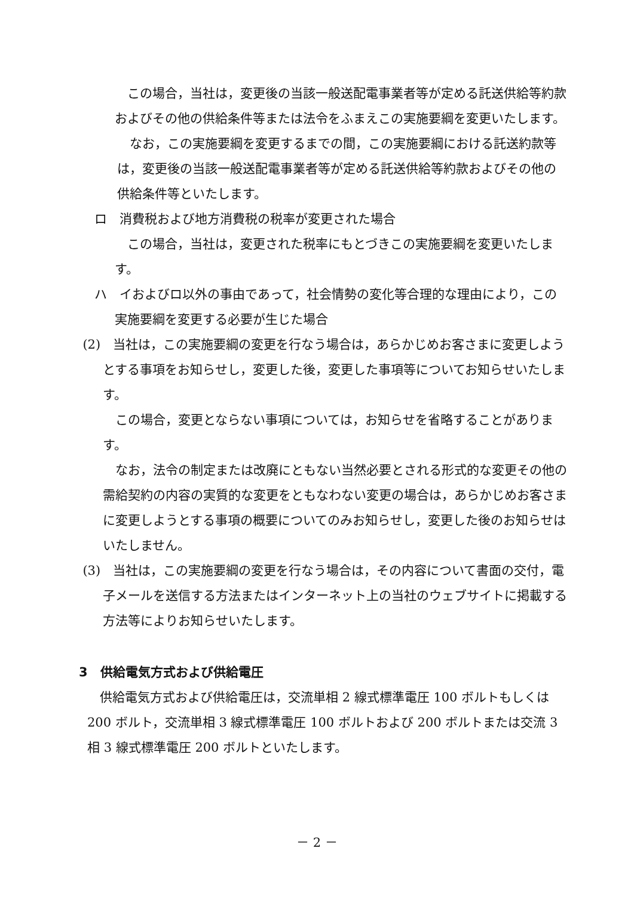この場合，当社は，変更後の当該一般送配電事業者等が定める託送供給等約款およびその他の供給条件等または法令をふまえこの実施要綱を変更いたします。
なお，この実施要綱を変更するまでの間，この実施要綱における託送約款等は，変更後の当該一般送配電事業者等が定める託送供給等約款およびその他の供給条件等といたします。
ロ　消費税および地方消費税の税率が変更された場合
この場合，当社は，変更された税率にもとづきこの実施要綱を変更いたします。
ハ　イおよびロ以外の事由であって，社会情勢の変化等合理的な理由により，この実施要綱を変更する必要が生じた場合
(2)　当社は，この実施要綱の変更を行なう場合は，あらかじめお客さまに変更しようとする事項をお知らせし，変更した後，変更した事項等についてお知らせいたします。
この場合，変更とならない事項については，お知らせを省略することがあります。
なお，法令の制定または改廃にともない当然必要とされる形式的な変更その他の需給契約の内容の実質的な変更をともなわない変更の場合は，あらかじめお客さまに変更しようとする事項の概要についてのみお知らせし，変更した後のお知らせはいたしません。
(3)　当社は，この実施要綱の変更を行なう場合は，その内容について書面の交付，電子メールを送信する方法またはインターネット上の当社のウェブサイトに掲載する方法等によりお知らせいたします。
3　供給電気方式および供給電圧
供給電気方式および供給電圧は，交流単相 2 線式標準電圧 100 ボルトもしくは 200 ボルト，交流単相 3 線式標準電圧 100 ボルトおよび 200 ボルトまたは交流 3 相 3 線式標準電圧 200 ボルトといたします。
－ 2 －